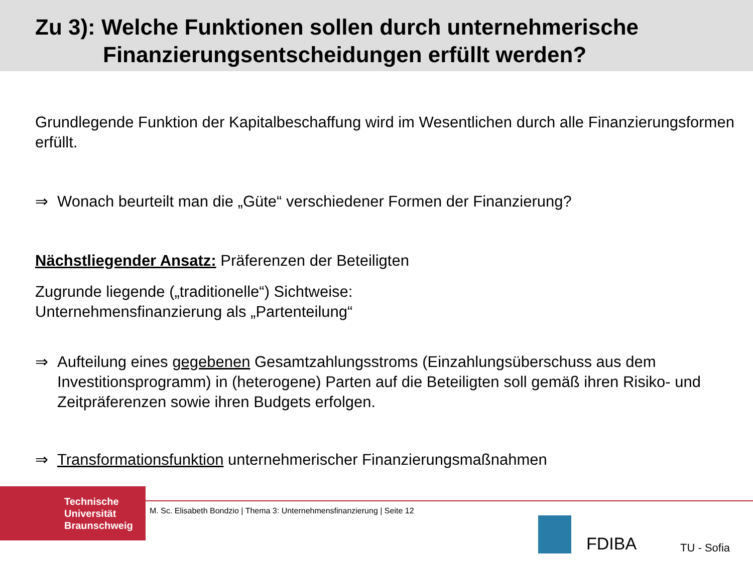Zu 3): Welche Funktionen sollen durch unternehmerische
Finanzierungsentscheidungen erfüllt werden?
Grundlegende Funktion der Kapitalbeschaffung wird im Wesentlichen durch alle Finanzierungsformen erfüllt.
⇒ Wonach beurteilt man die „Güte“ verschiedener Formen der Finanzierung?
Nächstliegender Ansatz: Präferenzen der Beteiligten
Zugrunde liegende („traditionelle“) Sichtweise:
Unternehmensfinanzierung als „Partenteilung“
⇒ Aufteilung eines gegebenen Gesamtzahlungsstroms (Einzahlungsüberschuss aus dem Investitionsprogramm) in (heterogene) Parten auf die Beteiligten soll gemäß ihren Risiko- und Zeitpräferenzen sowie ihren Budgets erfolgen.
⇒ Transformationsfunktion unternehmerischer Finanzierungsmaßnahmen
Technische
Universität
Braunschweig
M. Sc. Elisabeth Bondzio | Thema 3: Unternehmensfinanzierung | Seite 12
FDIBA TU - Sofia